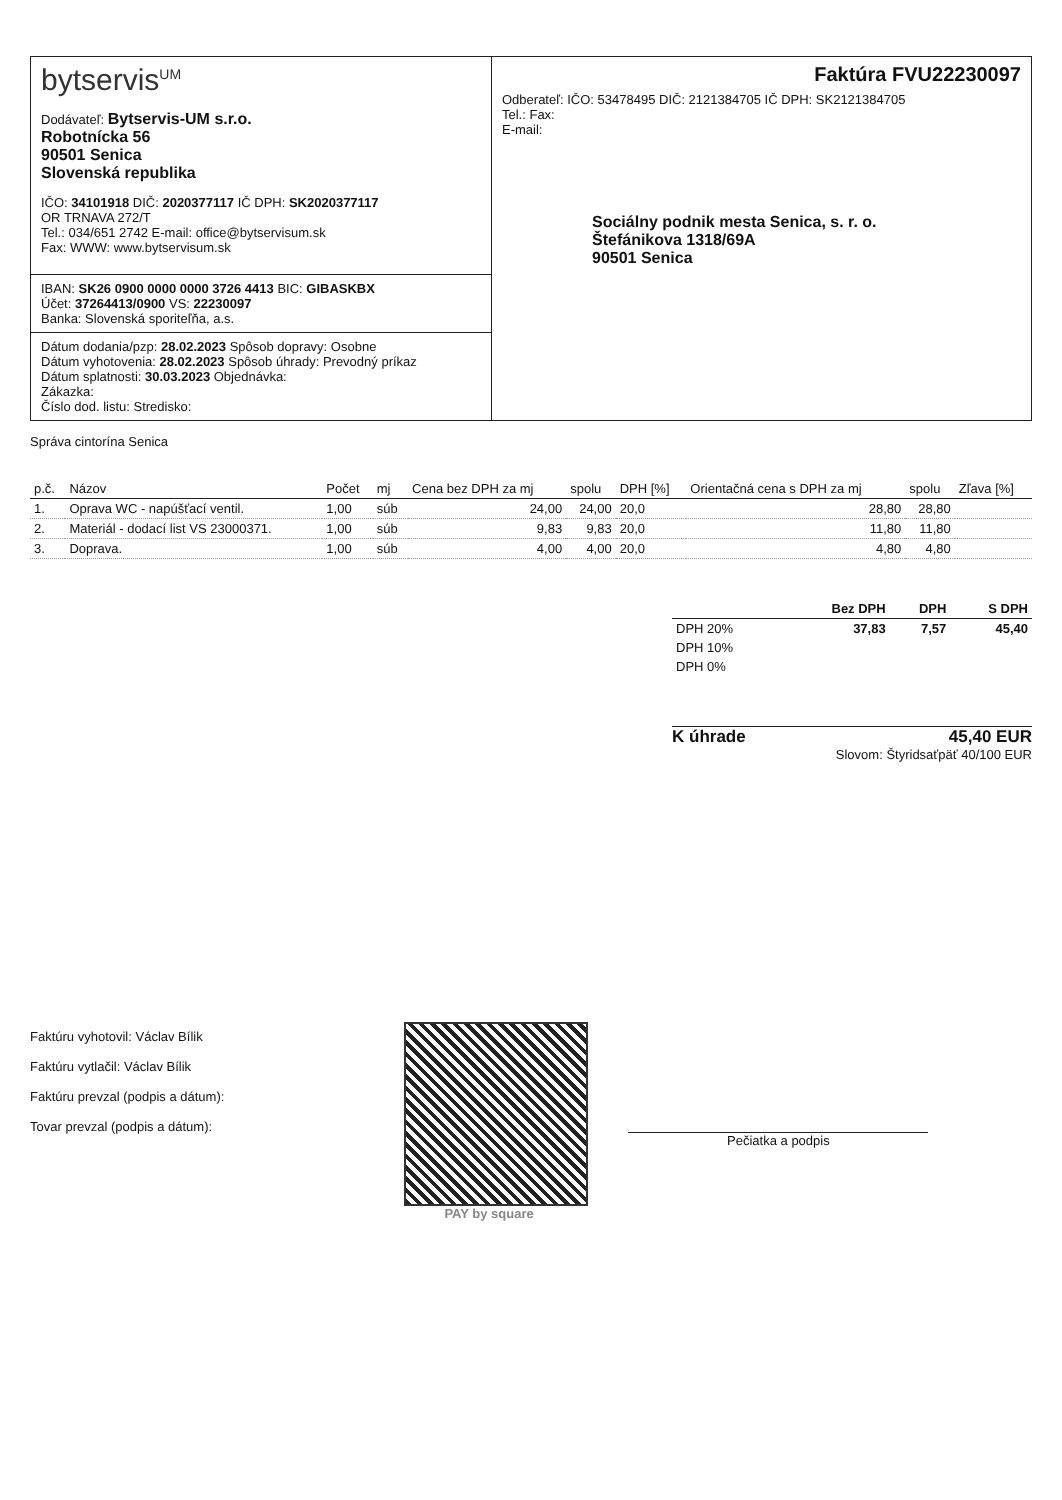bytservis<sup>UM</sup>
Dodávateľ: Bytservis-UM s.r.o.
Robotnícka 56
90501 Senica
Slovenská republika
IČO: 34101918 DIČ: 2020377117 IČ DPH: SK2020377117
OR TRNAVA 272/T
Tel.: 034/651 2742 E-mail: office@bytservisum.sk
Fax: WWW: www.bytservisum.sk
IBAN: SK26 0900 0000 0000 3726 4413 BIC: GIBASKBX
Účet: 37264413/0900 VS: 22230097
Banka: Slovenská sporiteľňa, a.s.
Dátum dodania/pzp: 28.02.2023 Spôsob dopravy: Osobne
Dátum vyhotovenia: 28.02.2023 Spôsob úhrady: Prevodný príkaz
Dátum splatnosti: 30.03.2023 Objednávka:
Zákazka:
Číslo dod. listu: Stredisko:
Faktúra FVU22230097
Odberateľ: IČO: 53478495 DIČ: 2121384705 IČ DPH: SK2121384705
Tel.: Fax:
E-mail:
Sociálny podnik mesta Senica, s. r. o.
Štefánikova 1318/69A
90501 Senica
Správa cintorína Senica
| p.č. | Názov | Počet | mj | Cena bez DPH za mj | spolu | DPH [%] | Orientačná cena s DPH za mj | spolu | Zľava [%] |
| --- | --- | --- | --- | --- | --- | --- | --- | --- | --- |
| 1. | Oprava WC - napúšťací ventil. | 1,00 | súb | 24,00 | 24,00 | 20,0 | 28,80 | 28,80 | |
| 2. | Materiál - dodací list VS 23000371. | 1,00 | súb | 9,83 | 9,83 | 20,0 | 11,80 | 11,80 | |
| 3. | Doprava. | 1,00 | súb | 4,00 | 4,00 | 20,0 | 4,80 | 4,80 | |
| | Bez DPH | DPH | S DPH |
| --- | --- | --- | --- |
| DPH 20% | 37,83 | 7,57 | 45,40 |
| DPH 10% | | | |
| DPH 0% | | | |
K úhrade 45,40 EUR
Slovom: Štyridsaťpäť 40/100 EUR
Faktúru vyhotovil: Václav Bílik
Faktúru vytlačil: Václav Bílik
Faktúru prevzal (podpis a dátum):
Tovar prevzal (podpis a dátum):
PAY by square
Pečiatka a podpis